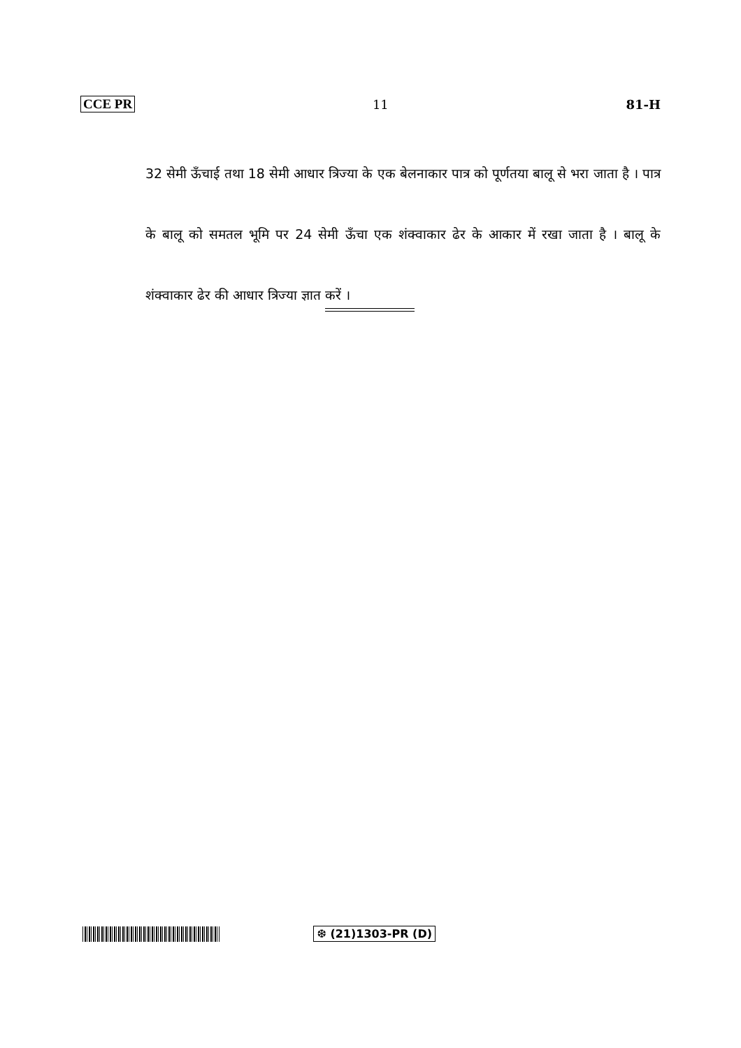CCE PR 11 81-H
32 सेमी ऊँचाई तथा 18 सेमी आधार त्रिज्या के एक बेलनाकार पात्र को पूर्णतया बालू से भरा जाता है । पात्र के बालू को समतल भूमि पर 24 सेमी ऊँचा एक शंक्वाकार ढेर के आकार में रखा जाता है । बालू के शंक्वाकार ढेर की आधार त्रिज्या ज्ञात करें ।
❆ (21)1303-PR (D)